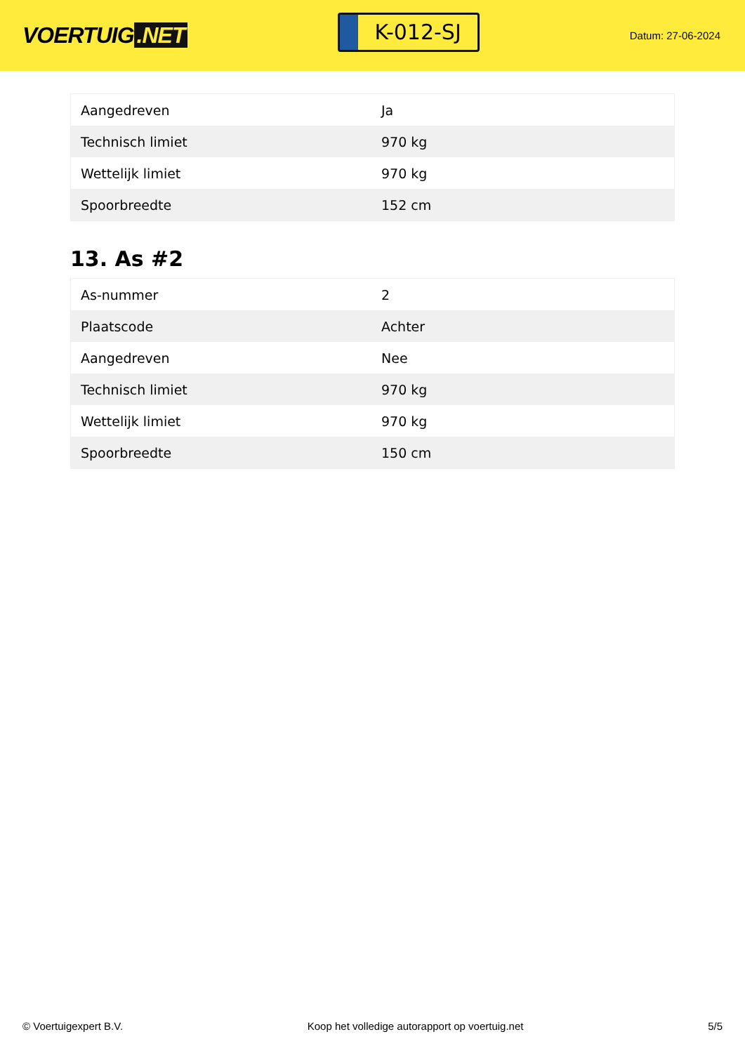VOERTUIG.NET
K-012-SJ
Datum: 27-06-2024
| Aangedreven | Ja |
| Technisch limiet | 970 kg |
| Wettelijk limiet | 970 kg |
| Spoorbreedte | 152 cm |
13. As #2
| As-nummer | 2 |
| Plaatscode | Achter |
| Aangedreven | Nee |
| Technisch limiet | 970 kg |
| Wettelijk limiet | 970 kg |
| Spoorbreedte | 150 cm |
© Voertuigexpert B.V. Koop het volledige autorapport op voertuig.net 5/5